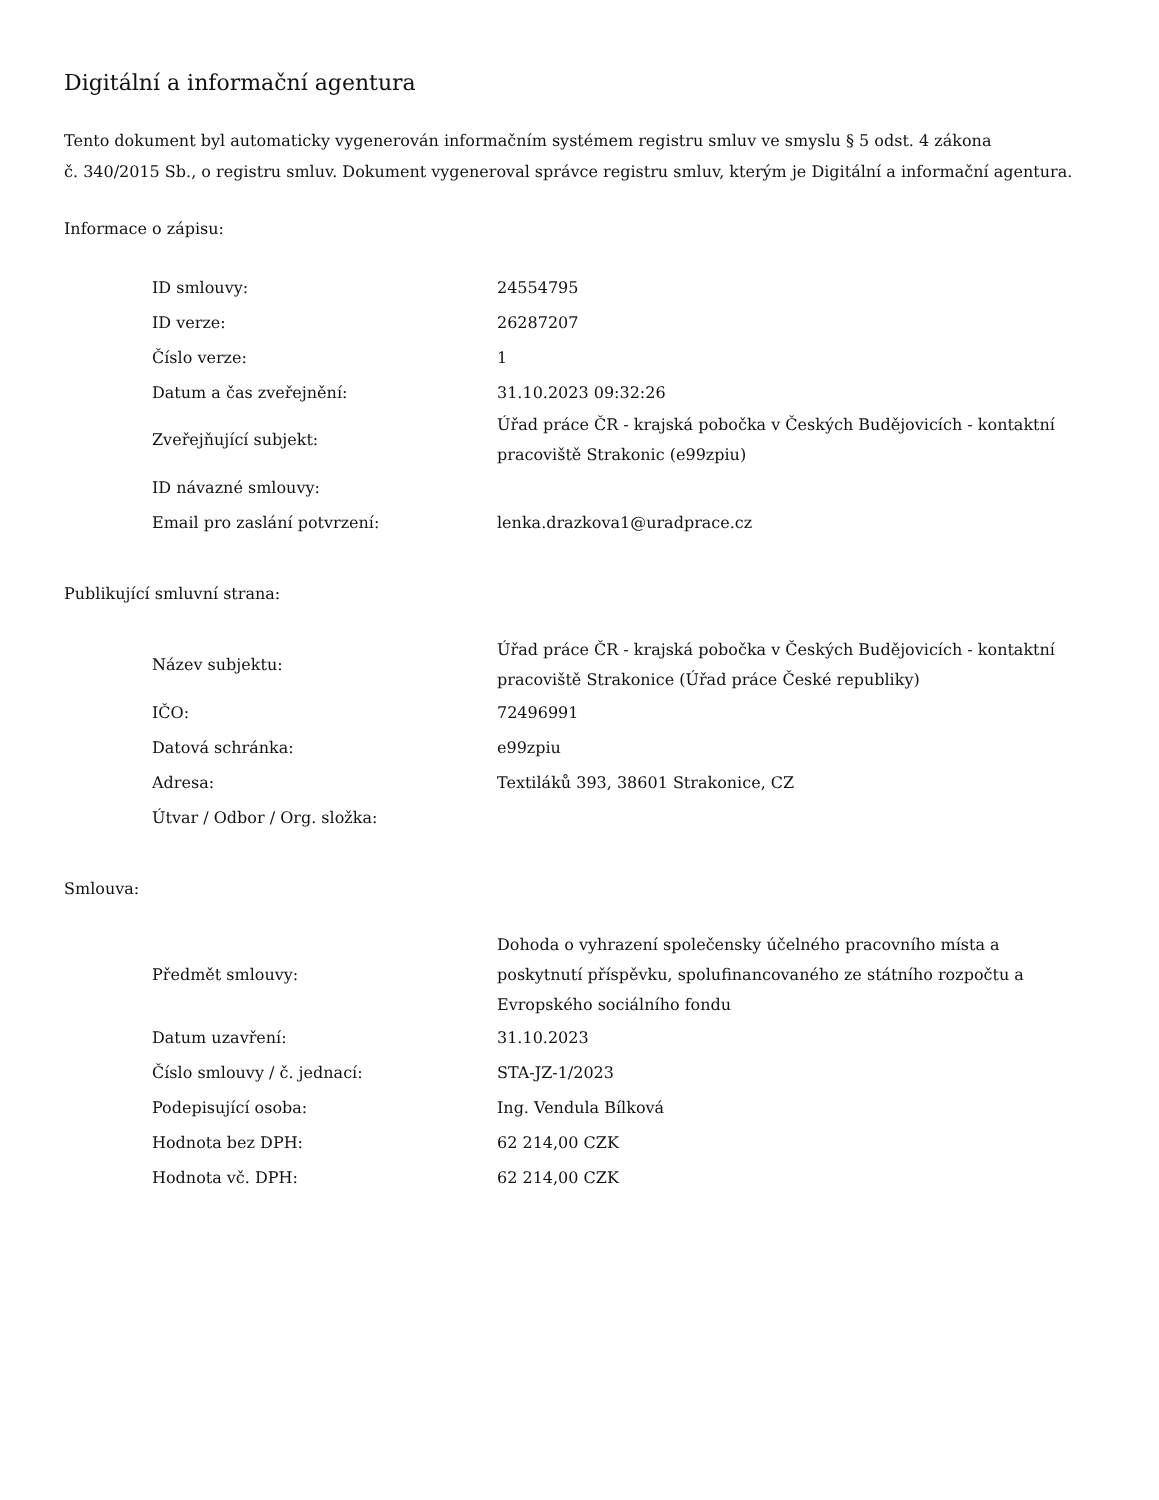Digitální a informační agentura
Tento dokument byl automaticky vygenerován informačním systémem registru smluv ve smyslu § 5 odst. 4 zákona
č. 340/2015 Sb., o registru smluv. Dokument vygeneroval správce registru smluv, kterým je Digitální a informační agentura.
Informace o zápisu:
| ID smlouvy: | 24554795 |
| ID verze: | 26287207 |
| Číslo verze: | 1 |
| Datum a čas zveřejnění: | 31.10.2023 09:32:26 |
| Zveřejňující subjekt: | Úřad práce ČR - krajská pobočka v Českých Budějovicích - kontaktní pracoviště Strakonic (e99zpiu) |
| ID návazné smlouvy: | |
| Email pro zaslání potvrzení: | lenka.drazkova1@uradprace.cz |
Publikující smluvní strana:
| Název subjektu: | Úřad práce ČR - krajská pobočka v Českých Budějovicích - kontaktní pracoviště Strakonice (Úřad práce České republiky) |
| IČO: | 72496991 |
| Datová schránka: | e99zpiu |
| Adresa: | Textiláků 393, 38601 Strakonice, CZ |
| Útvar / Odbor / Org. složka: | |
Smlouva:
| Předmět smlouvy: | Dohoda o vyhrazení společensky účelného pracovního místa a poskytnutí příspěvku, spolufinancovaného ze státního rozpočtu a Evropského sociálního fondu |
| Datum uzavření: | 31.10.2023 |
| Číslo smlouvy / č. jednací: | STA-JZ-1/2023 |
| Podepisující osoba: | Ing. Vendula Bílková |
| Hodnota bez DPH: | 62 214,00 CZK |
| Hodnota vč. DPH: | 62 214,00 CZK |